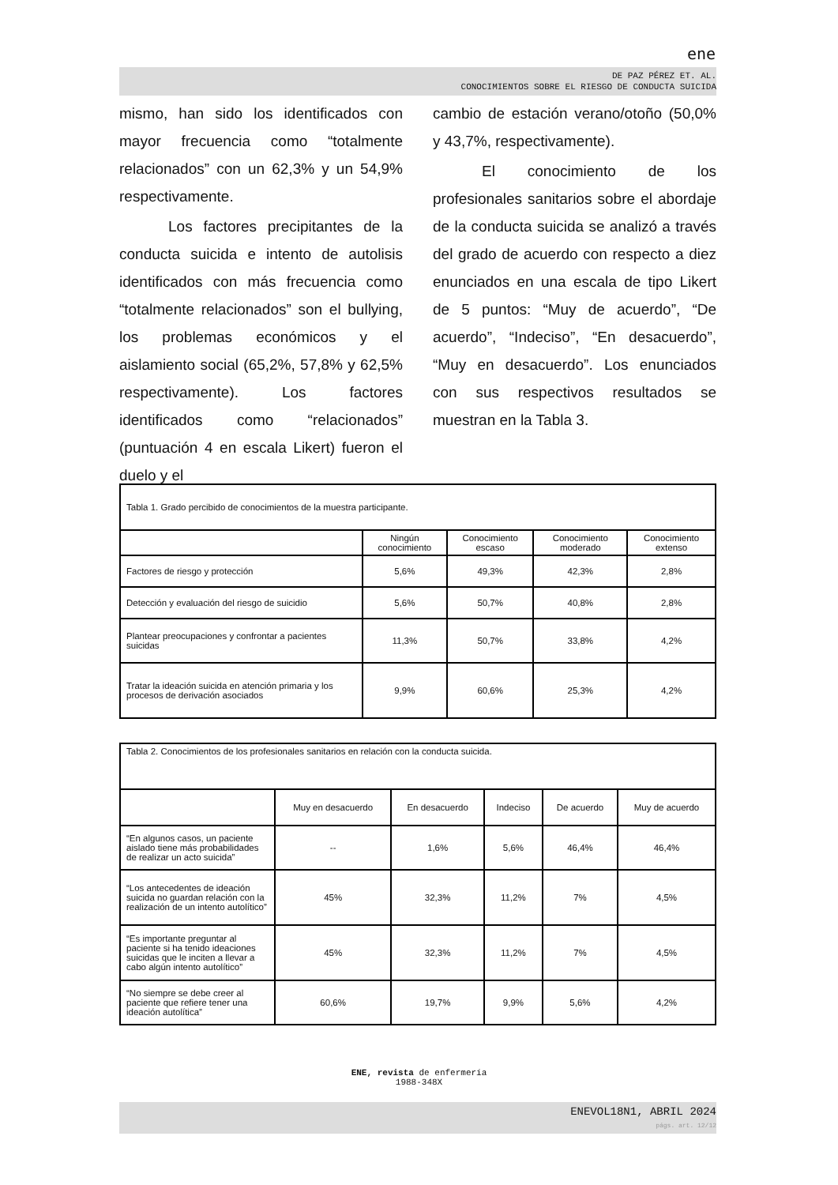ene
DE PAZ PÉREZ ET. AL.
CONOCIMIENTOS SOBRE EL RIESGO DE CONDUCTA SUICIDA
mismo, han sido los identificados con mayor frecuencia como “totalmente relacionados” con un 62,3% y un 54,9% respectivamente.
Los factores precipitantes de la conducta suicida e intento de autolisis identificados con más frecuencia como “totalmente relacionados” son el bullying, los problemas económicos y el aislamiento social (65,2%, 57,8% y 62,5% respectivamente). Los factores identificados como “relacionados” (puntuación 4 en escala Likert) fueron el duelo y el
cambio de estación verano/otoño (50,0% y 43,7%, respectivamente).
El conocimiento de los profesionales sanitarios sobre el abordaje de la conducta suicida se analizó a través del grado de acuerdo con respecto a diez enunciados en una escala de tipo Likert de 5 puntos: “Muy de acuerdo”, “De acuerdo”, “Indeciso”, “En desacuerdo”, “Muy en desacuerdo”. Los enunciados con sus respectivos resultados se muestran en la Tabla 3.
| Tabla 1. Grado percibido de conocimientos de la muestra participante. | | | | |
| | Ningún conocimiento | Conocimiento escaso | Conocimiento moderado | Conocimiento extenso |
| Factores de riesgo y protección | 5,6% | 49,3% | 42,3% | 2,8% |
| Detección y evaluación del riesgo de suicidio | 5,6% | 50,7% | 40,8% | 2,8% |
| Plantear preocupaciones y confrontar a pacientes suicidas | 11,3% | 50,7% | 33,8% | 4,2% |
| Tratar la ideación suicida en atención primaria y los procesos de derivación asociados | 9,9% | 60,6% | 25,3% | 4,2% |
| Tabla 2. Conocimientos de los profesionales sanitarios en relación con la conducta suicida. | | | | | |
| | Muy en desacuerdo | En desacuerdo | Indeciso | De acuerdo | Muy de acuerdo |
| “En algunos casos, un paciente aislado tiene más probabilidades de realizar un acto suicida” | -- | 1,6% | 5,6% | 46,4% | 46,4% |
| “Los antecedentes de ideación suicida no guardan relación con la realización de un intento autolítico” | 45% | 32,3% | 11,2% | 7% | 4,5% |
| “Es importante preguntar al paciente si ha tenido ideaciones suicidas que le inciten a llevar a cabo algún intento autolítico” | 45% | 32,3% | 11,2% | 7% | 4,5% |
| “No siempre se debe creer al paciente que refiere tener una ideación autolítica” | 60,6% | 19,7% | 9,9% | 5,6% | 4,2% |
ENE, revista de enfermería
1988-348X
ENEVOL18N1, ABRIL 2024
págs. art. 12/12